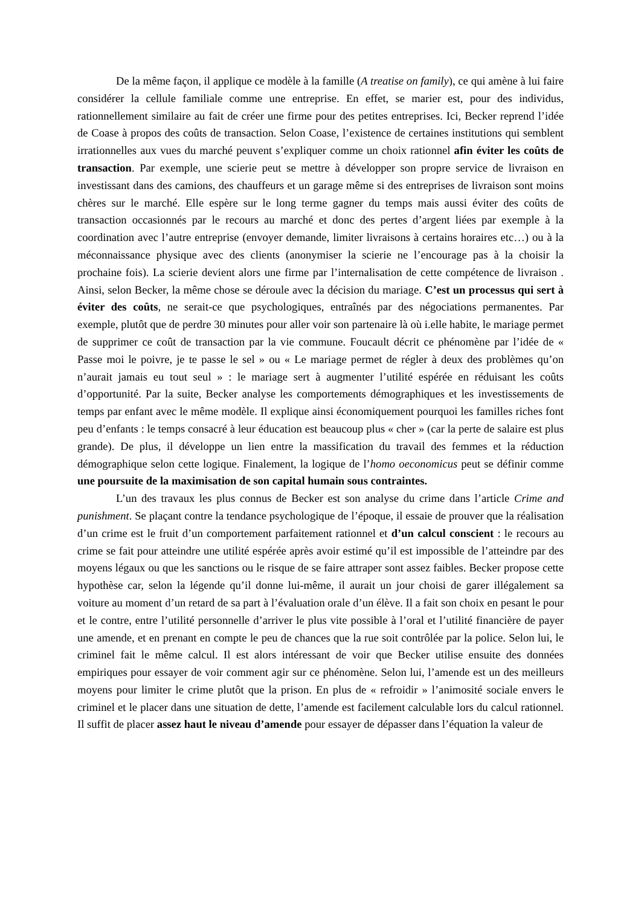De la même façon, il applique ce modèle à la famille (A treatise on family), ce qui amène à lui faire considérer la cellule familiale comme une entreprise. En effet, se marier est, pour des individus, rationnellement similaire au fait de créer une firme pour des petites entreprises. Ici, Becker reprend l’idée de Coase à propos des coûts de transaction. Selon Coase, l’existence de certaines institutions qui semblent irrationnelles aux vues du marché peuvent s’expliquer comme un choix rationnel afin éviter les coûts de transaction. Par exemple, une scierie peut se mettre à développer son propre service de livraison en investissant dans des camions, des chauffeurs et un garage même si des entreprises de livraison sont moins chères sur le marché. Elle espère sur le long terme gagner du temps mais aussi éviter des coûts de transaction occasionnés par le recours au marché et donc des pertes d’argent liées par exemple à la coordination avec l’autre entreprise (envoyer demande, limiter livraisons à certains horaires etc…) ou à la méconnaissance physique avec des clients (anonymiser la scierie ne l’encourage pas à la choisir la prochaine fois). La scierie devient alors une firme par l’internalisation de cette compétence de livraison . Ainsi, selon Becker, la même chose se déroule avec la décision du mariage. C’est un processus qui sert à éviter des coûts, ne serait-ce que psychologiques, entraînés par des négociations permanentes. Par exemple, plutôt que de perdre 30 minutes pour aller voir son partenaire là où i.elle habite, le mariage permet de supprimer ce coût de transaction par la vie commune. Foucault décrit ce phénomène par l’idée de « Passe moi le poivre, je te passe le sel » ou « Le mariage permet de régler à deux des problèmes qu’on n’aurait jamais eu tout seul » : le mariage sert à augmenter l’utilité espérée en réduisant les coûts d’opportunité. Par la suite, Becker analyse les comportements démographiques et les investissements de temps par enfant avec le même modèle. Il explique ainsi économiquement pourquoi les familles riches font peu d’enfants : le temps consacré à leur éducation est beaucoup plus « cher » (car la perte de salaire est plus grande). De plus, il développe un lien entre la massification du travail des femmes et la réduction démographique selon cette logique. Finalement, la logique de l’homo oeconomicus peut se définir comme une poursuite de la maximisation de son capital humain sous contraintes.
L’un des travaux les plus connus de Becker est son analyse du crime dans l’article Crime and punishment. Se plaçant contre la tendance psychologique de l’époque, il essaie de prouver que la réalisation d’un crime est le fruit d’un comportement parfaitement rationnel et d’un calcul conscient : le recours au crime se fait pour atteindre une utilité espérée après avoir estimé qu’il est impossible de l’atteindre par des moyens légaux ou que les sanctions ou le risque de se faire attraper sont assez faibles. Becker propose cette hypothèse car, selon la légende qu’il donne lui-même, il aurait un jour choisi de garer illégalement sa voiture au moment d’un retard de sa part à l’évaluation orale d’un élève. Il a fait son choix en pesant le pour et le contre, entre l’utilité personnelle d’arriver le plus vite possible à l’oral et l’utilité financière de payer une amende, et en prenant en compte le peu de chances que la rue soit contrôlée par la police. Selon lui, le criminel fait le même calcul. Il est alors intéressant de voir que Becker utilise ensuite des données empiriques pour essayer de voir comment agir sur ce phénomène. Selon lui, l’amende est un des meilleurs moyens pour limiter le crime plutôt que la prison. En plus de « refroidir » l’animosité sociale envers le criminel et le placer dans une situation de dette, l’amende est facilement calculable lors du calcul rationnel. Il suffit de placer assez haut le niveau d’amende pour essayer de dépasser dans l’équation la valeur de